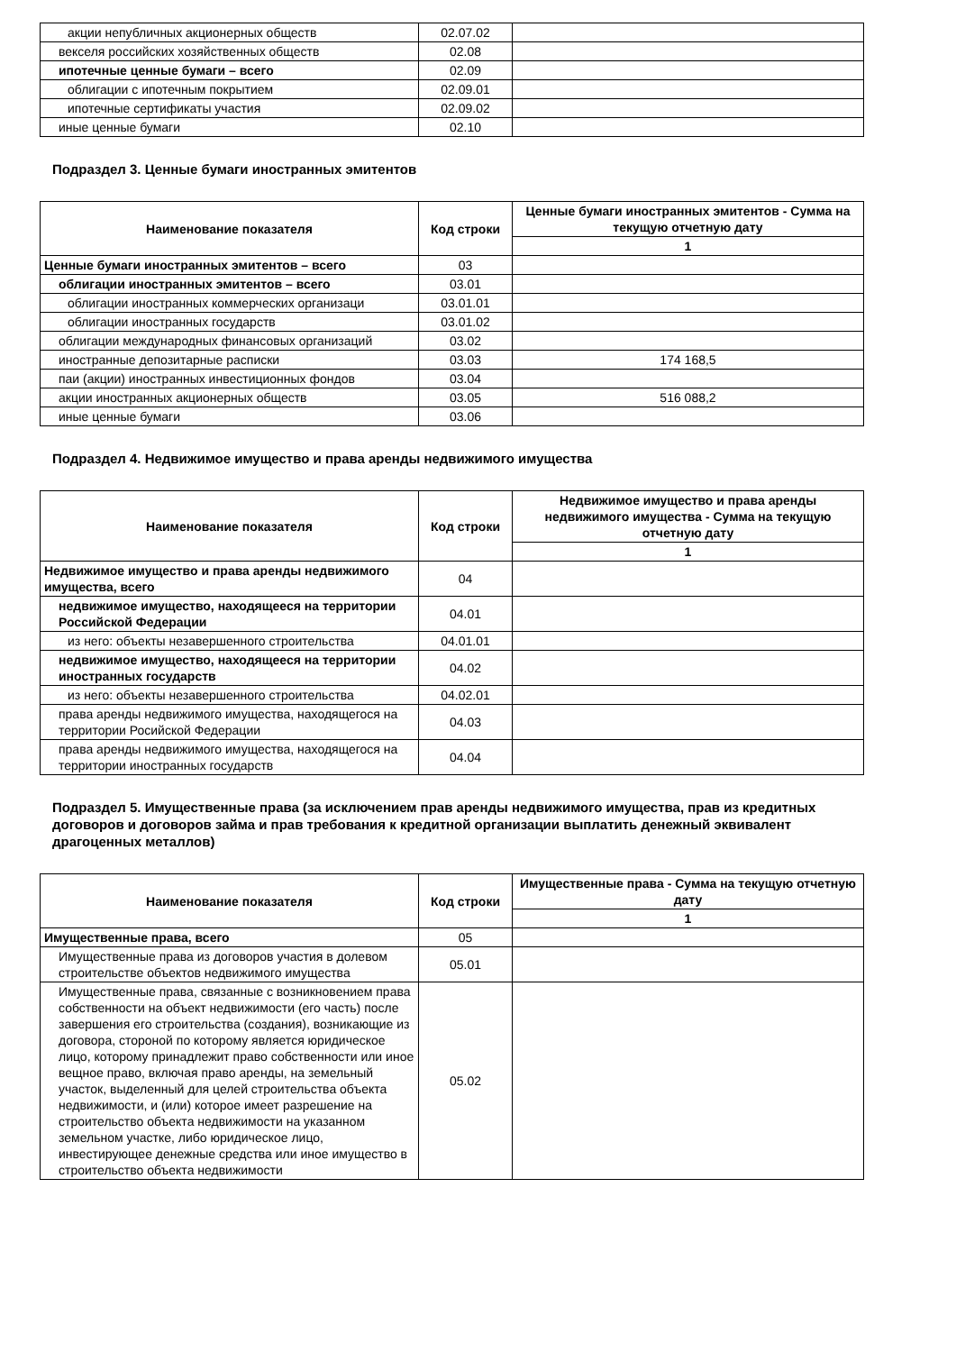| акции непубличных акционерных обществ | 02.07.02 | |
| векселя российских хозяйственных обществ | 02.08 | |
| ипотечные ценные бумаги – всего | 02.09 | |
| облигации с ипотечным покрытием | 02.09.01 | |
| ипотечные сертификаты участия | 02.09.02 | |
| иные ценные бумаги | 02.10 | |
Подраздел 3. Ценные бумаги иностранных эмитентов
| Наименование показателя | Код строки | Ценные бумаги иностранных эмитентов - Сумма на текущую отчетную дату |
| --- | --- | --- |
| | | 1 |
| Ценные бумаги иностранных эмитентов – всего | 03 | |
| облигации иностранных эмитентов – всего | 03.01 | |
| облигации иностранных коммерческих организаци | 03.01.01 | |
| облигации иностранных государств | 03.01.02 | |
| облигации международных финансовых организаций | 03.02 | |
| иностранные депозитарные расписки | 03.03 | 174 168,5 |
| паи (акции) иностранных инвестиционных фондов | 03.04 | |
| акции иностранных акционерных обществ | 03.05 | 516 088,2 |
| иные ценные бумаги | 03.06 | |
Подраздел 4. Недвижимое имущество и права аренды недвижимого имущества
| Наименование показателя | Код строки | Недвижимое имущество и права аренды недвижимого имущества - Сумма на текущую отчетную дату |
| --- | --- | --- |
| | | 1 |
| Недвижимое имущество и права аренды недвижимого имущества, всего | 04 | |
| недвижимое имущество, находящееся на территории Российской Федерации | 04.01 | |
| из него: объекты незавершенного строительства | 04.01.01 | |
| недвижимое имущество, находящееся на территории иностранных государств | 04.02 | |
| из него: объекты незавершенного строительства | 04.02.01 | |
| права аренды недвижимого имущества, находящегося на территории Росийской Федерации | 04.03 | |
| права аренды недвижимого имущества, находящегося на территории иностранных государств | 04.04 | |
Подраздел 5. Имущественные права (за исключением прав аренды недвижимого имущества, прав из кредитных договоров и договоров займа и прав требования к кредитной организации выплатить денежный эквивалент драгоценных металлов)
| Наименование показателя | Код строки | Имущественные права - Сумма на текущую отчетную дату |
| --- | --- | --- |
| | | 1 |
| Имущественные права, всего | 05 | |
| Имущественные права из договоров участия в долевом строительстве объектов недвижимого имущества | 05.01 | |
| Имущественные права, связанные с возникновением права собственности на объект недвижимости (его часть) после завершения его строительства (создания), возникающие из договора, стороной по которому является юридическое лицо, которому принадлежит право собственности или иное вещное право, включая право аренды, на земельный участок, выделенный для целей строительства объекта недвижимости, и (или) которое имеет разрешение на строительство объекта недвижимости на указанном земельном участке, либо юридическое лицо, инвестирующее денежные средства или иное имущество в строительство объекта недвижимости | 05.02 | |